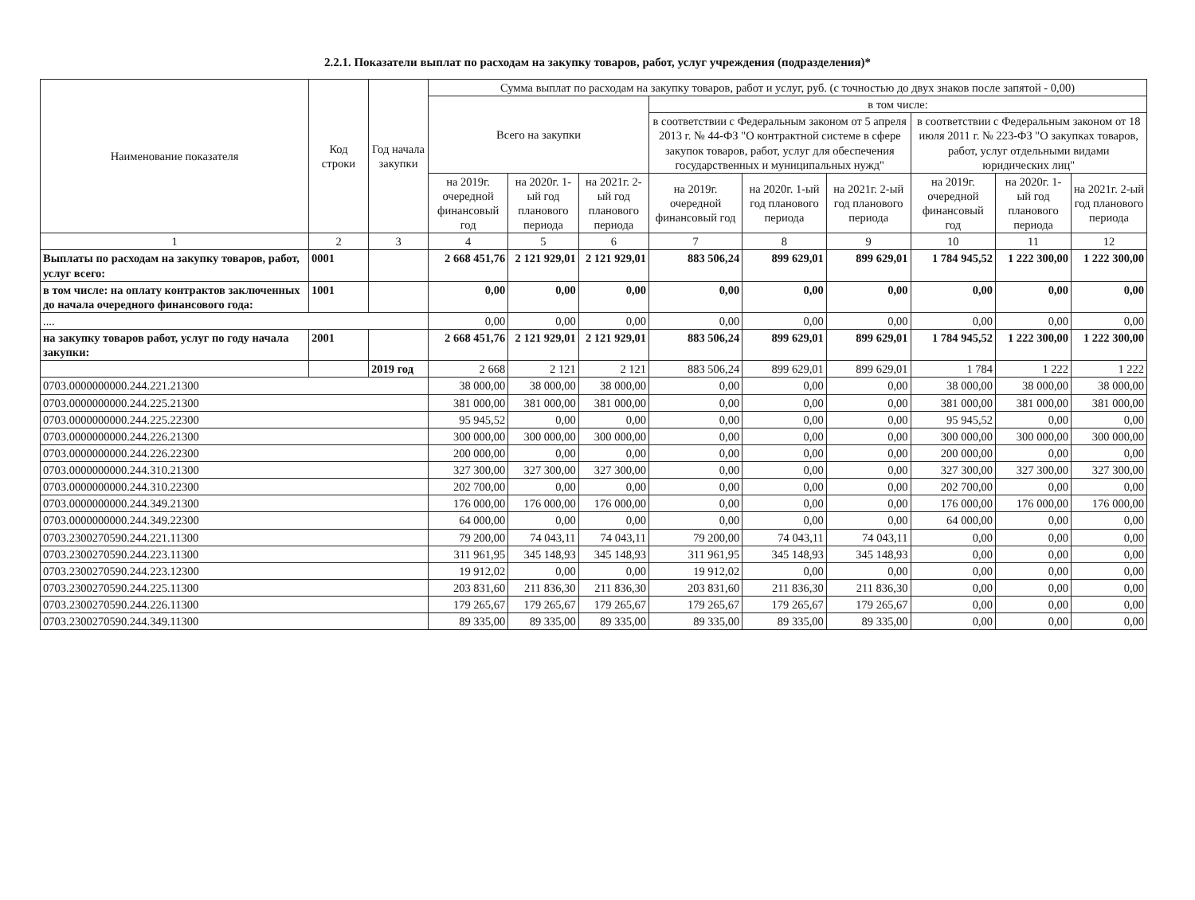2.2.1. Показатели выплат по расходам на закупку товаров, работ, услуг учреждения (подразделения)*
| Наименование показателя | Код строки | Год начала закупки | Сумма выплат по расходам на закупку товаров, работ и услуг, руб. (с точностью до двух знаков после запятой - 0,00) | | | | | | | | |
| --- | --- | --- | --- | --- | --- | --- | --- | --- | --- | --- | --- |
| | | | Всего на закупки | | | в том числе: | | | | | |
| | | | | | | в соответствии с Федеральным законом от 5 апреля 2013 г. № 44-ФЗ "О контрактной системе в сфере закупок товаров, работ, услуг для обеспечения государственных и муниципальных нужд" | | | в соответствии с Федеральным законом от 18 июля 2011 г. № 223-ФЗ "О закупках товаров, работ, услуг отдельными видами юридических лиц" | | |
| | | | на 2019г. очередной финансовый год | на 2020г. 1-ый год планового периода | на 2021г. 2-ый год планового периода | на 2019г. очередной финансовый год | на 2020г. 1-ый год планового периода | на 2021г. 2-ый год планового периода | на 2019г. очередной финансовый год | на 2020г. 1-ый год планового периода | на 2021г. 2-ый год планового периода |
| 1 | 2 | 3 | 4 | 5 | 6 | 7 | 8 | 9 | 10 | 11 | 12 |
| Выплаты по расходам на закупку товаров, работ, услуг всего: | 0001 | | 2 668 451,76 | 2 121 929,01 | 2 121 929,01 | 883 506,24 | 899 629,01 | 899 629,01 | 1 784 945,52 | 1 222 300,00 | 1 222 300,00 |
| в том числе: на оплату контрактов заключенных до начала очередного финансового года: | 1001 | | 0,00 | 0,00 | 0,00 | 0,00 | 0,00 | 0,00 | 0,00 | 0,00 | 0,00 |
| .... | | | 0,00 | 0,00 | 0,00 | 0,00 | 0,00 | 0,00 | 0,00 | 0,00 | 0,00 |
| на закупку товаров работ, услуг по году начала закупки: | 2001 | | 2 668 451,76 | 2 121 929,01 | 2 121 929,01 | 883 506,24 | 899 629,01 | 899 629,01 | 1 784 945,52 | 1 222 300,00 | 1 222 300,00 |
| | | 2019 год | 2 668 | 2 121 | 2 121 | 883 506,24 | 899 629,01 | 899 629,01 | 1 784 | 1 222 | 1 222 |
| 0703.0000000000.244.221.21300 | | | 38 000,00 | 38 000,00 | 38 000,00 | 0,00 | 0,00 | 0,00 | 38 000,00 | 38 000,00 | 38 000,00 |
| 0703.0000000000.244.225.21300 | | | 381 000,00 | 381 000,00 | 381 000,00 | 0,00 | 0,00 | 0,00 | 381 000,00 | 381 000,00 | 381 000,00 |
| 0703.0000000000.244.225.22300 | | | 95 945,52 | 0,00 | 0,00 | 0,00 | 0,00 | 0,00 | 95 945,52 | 0,00 | 0,00 |
| 0703.0000000000.244.226.21300 | | | 300 000,00 | 300 000,00 | 300 000,00 | 0,00 | 0,00 | 0,00 | 300 000,00 | 300 000,00 | 300 000,00 |
| 0703.0000000000.244.226.22300 | | | 200 000,00 | 0,00 | 0,00 | 0,00 | 0,00 | 0,00 | 200 000,00 | 0,00 | 0,00 |
| 0703.0000000000.244.310.21300 | | | 327 300,00 | 327 300,00 | 327 300,00 | 0,00 | 0,00 | 0,00 | 327 300,00 | 327 300,00 | 327 300,00 |
| 0703.0000000000.244.310.22300 | | | 202 700,00 | 0,00 | 0,00 | 0,00 | 0,00 | 0,00 | 202 700,00 | 0,00 | 0,00 |
| 0703.0000000000.244.349.21300 | | | 176 000,00 | 176 000,00 | 176 000,00 | 0,00 | 0,00 | 0,00 | 176 000,00 | 176 000,00 | 176 000,00 |
| 0703.0000000000.244.349.22300 | | | 64 000,00 | 0,00 | 0,00 | 0,00 | 0,00 | 0,00 | 64 000,00 | 0,00 | 0,00 |
| 0703.2300270590.244.221.11300 | | | 79 200,00 | 74 043,11 | 74 043,11 | 79 200,00 | 74 043,11 | 74 043,11 | 0,00 | 0,00 | 0,00 |
| 0703.2300270590.244.223.11300 | | | 311 961,95 | 345 148,93 | 345 148,93 | 311 961,95 | 345 148,93 | 345 148,93 | 0,00 | 0,00 | 0,00 |
| 0703.2300270590.244.223.12300 | | | 19 912,02 | 0,00 | 0,00 | 19 912,02 | 0,00 | 0,00 | 0,00 | 0,00 | 0,00 |
| 0703.2300270590.244.225.11300 | | | 203 831,60 | 211 836,30 | 211 836,30 | 203 831,60 | 211 836,30 | 211 836,30 | 0,00 | 0,00 | 0,00 |
| 0703.2300270590.244.226.11300 | | | 179 265,67 | 179 265,67 | 179 265,67 | 179 265,67 | 179 265,67 | 179 265,67 | 0,00 | 0,00 | 0,00 |
| 0703.2300270590.244.349.11300 | | | 89 335,00 | 89 335,00 | 89 335,00 | 89 335,00 | 89 335,00 | 89 335,00 | 0,00 | 0,00 | 0,00 |